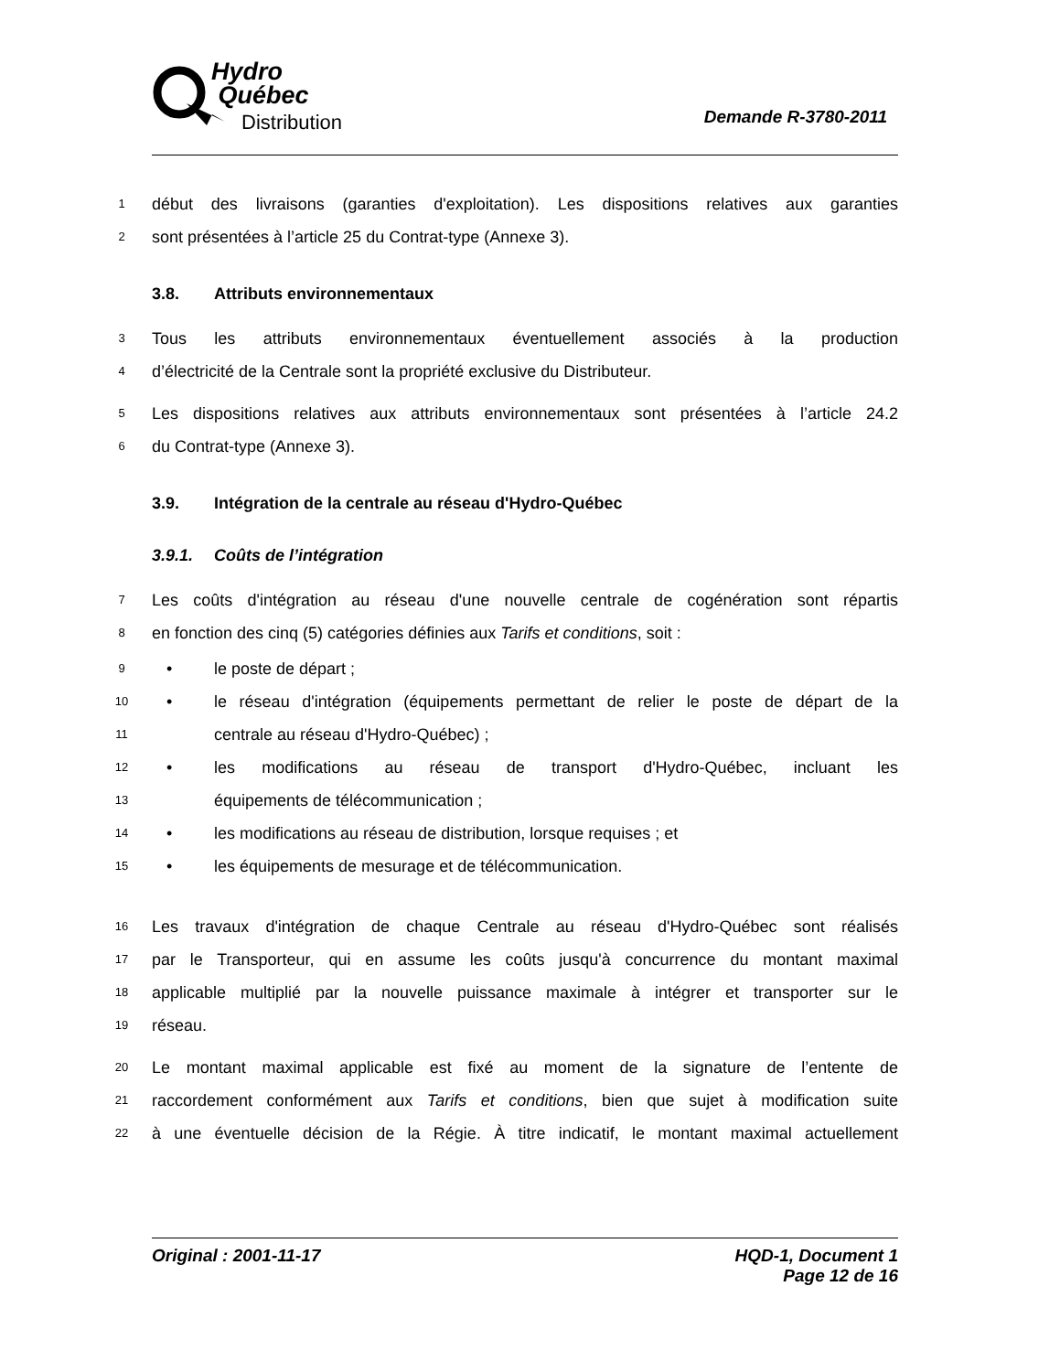Hydro
Québec
Distribution
Demande R-3780-2011
1 début des livraisons (garanties d'exploitation). Les dispositions relatives aux garanties
2 sont présentées à l’article 25 du Contrat-type (Annexe 3).
3.8. Attributs environnementaux
3 Tous les attributs environnementaux éventuellement associés à la production
4 d’électricité de la Centrale sont la propriété exclusive du Distributeur.
5 Les dispositions relatives aux attributs environnementaux sont présentées à l’article 24.2
6 du Contrat-type (Annexe 3).
3.9. Intégration de la centrale au réseau d'Hydro-Québec
3.9.1. Coûts de l’intégration
7 Les coûts d'intégration au réseau d'une nouvelle centrale de cogénération sont répartis
8 en fonction des cinq (5) catégories définies aux Tarifs et conditions, soit :
9 • le poste de départ ;
10 • le réseau d'intégration (équipements permettant de relier le poste de départ de la
11 centrale au réseau d'Hydro-Québec) ;
12 • les modifications au réseau de transport d'Hydro-Québec, incluant les
13 équipements de télécommunication ;
14 • les modifications au réseau de distribution, lorsque requises ; et
15 • les équipements de mesurage et de télécommunication.
16 Les travaux d'intégration de chaque Centrale au réseau d'Hydro-Québec sont réalisés
17 par le Transporteur, qui en assume les coûts jusqu'à concurrence du montant maximal
18 applicable multiplié par la nouvelle puissance maximale à intégrer et transporter sur le
19 réseau.
20 Le montant maximal applicable est fixé au moment de la signature de l’entente de
21 raccordement conformément aux Tarifs et conditions, bien que sujet à modification suite
22 à une éventuelle décision de la Régie. À titre indicatif, le montant maximal actuellement
Original : 2001-11-17 HQD-1, Document 1
Page 12 de 16